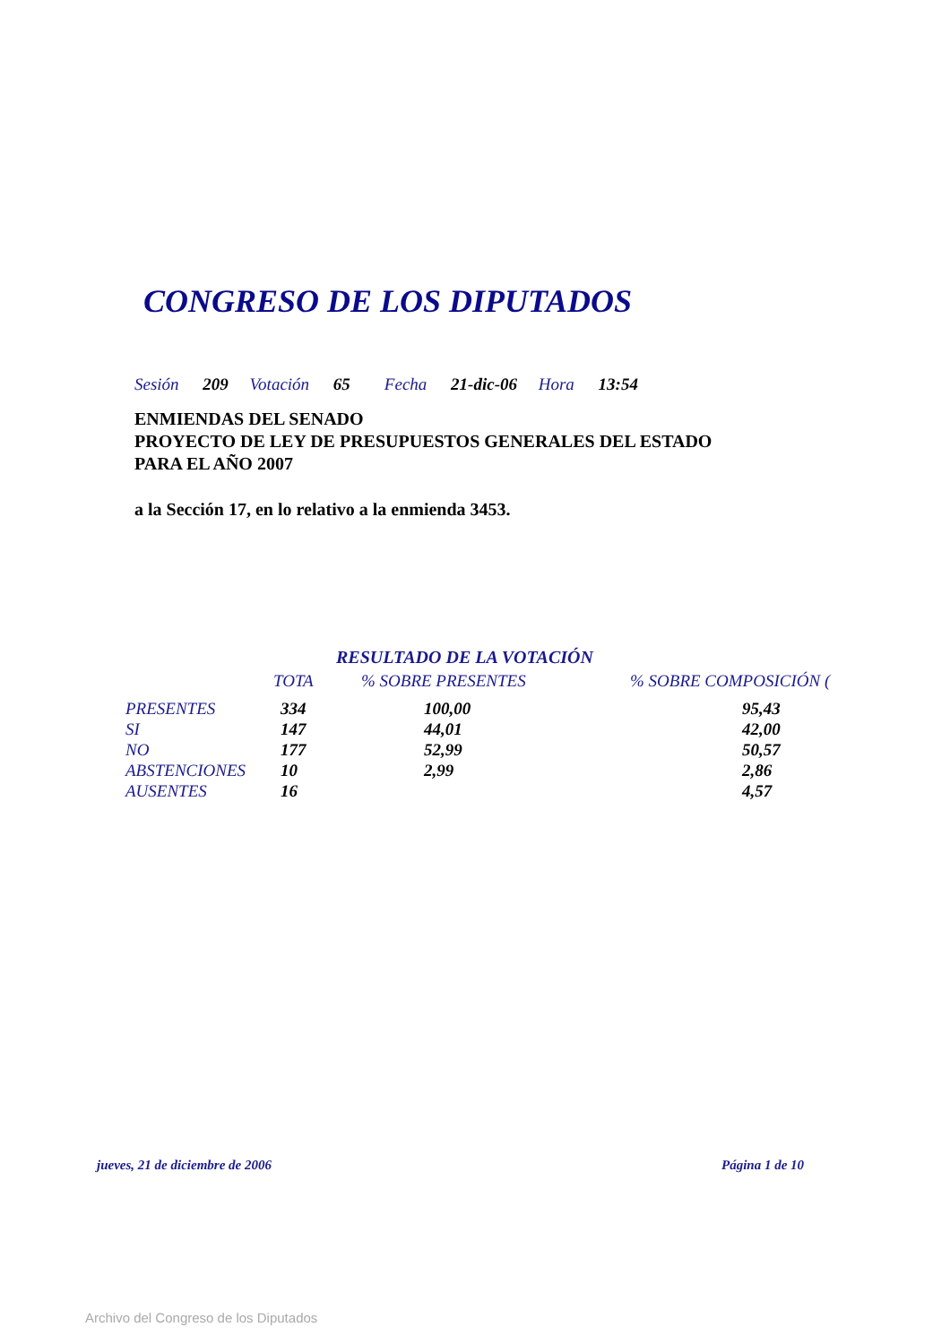CONGRESO DE LOS DIPUTADOS
Sesión 209 Votación 65 Fecha 21-dic-06 Hora 13:54
ENMIENDAS DEL SENADO
PROYECTO DE LEY DE PRESUPUESTOS GENERALES DEL ESTADO
PARA EL AÑO 2007
a la Sección 17, en lo relativo a la enmienda 3453.
RESULTADO DE LA VOTACIÓN
| | TOTA | % SOBRE PRESENTES | % SOBRE COMPOSICIÓN ( |
| --- | --- | --- | --- |
| PRESENTES | 334 | 100,00 | 95,43 |
| SI | 147 | 44,01 | 42,00 |
| NO | 177 | 52,99 | 50,57 |
| ABSTENCIONES | 10 | 2,99 | 2,86 |
| AUSENTES | 16 | | 4,57 |
jueves, 21 de diciembre de 2006
Página 1 de 10
Archivo del Congreso de los Diputados